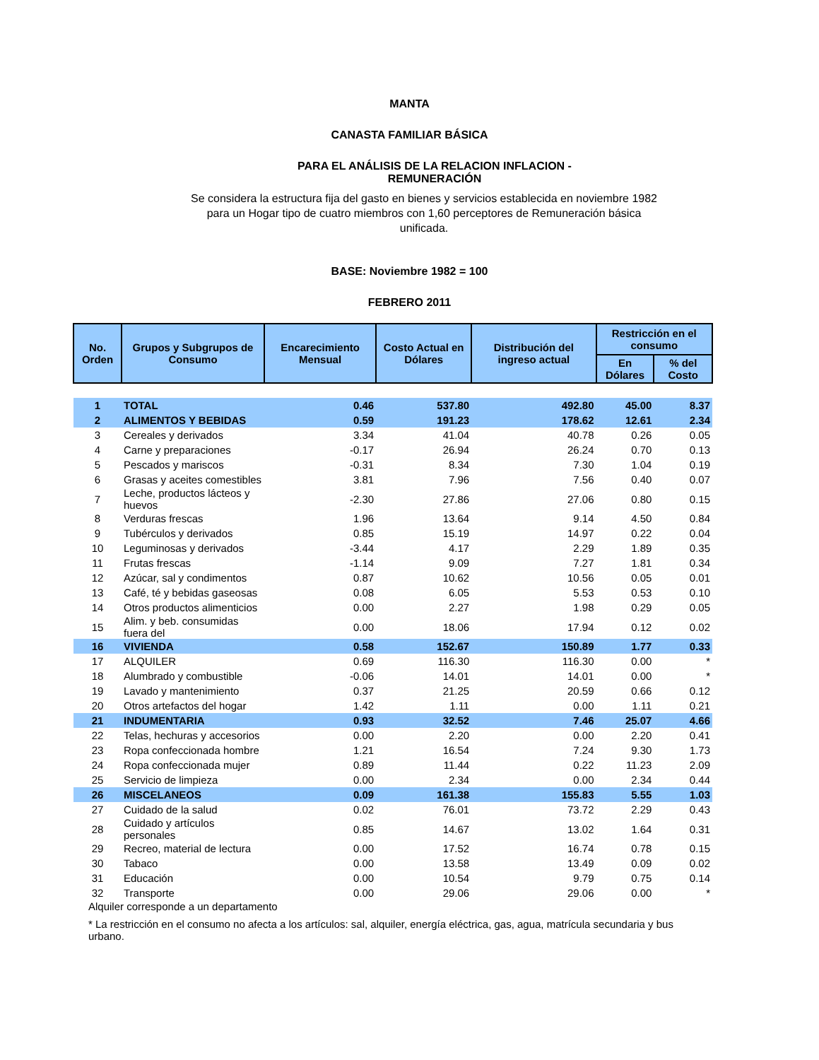MANTA
CANASTA FAMILIAR BÁSICA
PARA EL ANÁLISIS DE LA RELACION INFLACION - REMUNERACIÓN
Se considera la estructura fija del gasto en bienes y servicios establecida en noviembre 1982 para un Hogar tipo de cuatro miembros con 1,60 perceptores de Remuneración básica unificada.
BASE: Noviembre 1982 = 100
FEBRERO 2011
| No. Orden | Grupos y Subgrupos de Consumo | Encarecimiento Mensual | Costo Actual en Dólares | Distribución del ingreso actual | Restricción en el consumo | |
| --- | --- | --- | --- | --- | --- | --- |
| | | | | | En Dólares | % del Costo |
| 1 | TOTAL | 0.46 | 537.80 | 492.80 | 45.00 | 8.37 |
| 2 | ALIMENTOS Y BEBIDAS | 0.59 | 191.23 | 178.62 | 12.61 | 2.34 |
| 3 | Cereales y derivados | 3.34 | 41.04 | 40.78 | 0.26 | 0.05 |
| 4 | Carne y preparaciones | -0.17 | 26.94 | 26.24 | 0.70 | 0.13 |
| 5 | Pescados y mariscos | -0.31 | 8.34 | 7.30 | 1.04 | 0.19 |
| 6 | Grasas y aceites comestibles | 3.81 | 7.96 | 7.56 | 0.40 | 0.07 |
| 7 | Leche, productos lácteos y huevos | -2.30 | 27.86 | 27.06 | 0.80 | 0.15 |
| 8 | Verduras frescas | 1.96 | 13.64 | 9.14 | 4.50 | 0.84 |
| 9 | Tubérculos y derivados | 0.85 | 15.19 | 14.97 | 0.22 | 0.04 |
| 10 | Leguminosas y derivados | -3.44 | 4.17 | 2.29 | 1.89 | 0.35 |
| 11 | Frutas frescas | -1.14 | 9.09 | 7.27 | 1.81 | 0.34 |
| 12 | Azúcar, sal y condimentos | 0.87 | 10.62 | 10.56 | 0.05 | 0.01 |
| 13 | Café, té y bebidas gaseosas | 0.08 | 6.05 | 5.53 | 0.53 | 0.10 |
| 14 | Otros productos alimenticios | 0.00 | 2.27 | 1.98 | 0.29 | 0.05 |
| 15 | Alim. y beb. consumidas fuera del | 0.00 | 18.06 | 17.94 | 0.12 | 0.02 |
| 16 | VIVIENDA | 0.58 | 152.67 | 150.89 | 1.77 | 0.33 |
| 17 | ALQUILER | 0.69 | 116.30 | 116.30 | 0.00 | * |
| 18 | Alumbrado y combustible | -0.06 | 14.01 | 14.01 | 0.00 | * |
| 19 | Lavado y mantenimiento | 0.37 | 21.25 | 20.59 | 0.66 | 0.12 |
| 20 | Otros artefactos del hogar | 1.42 | 1.11 | 0.00 | 1.11 | 0.21 |
| 21 | INDUMENTARIA | 0.93 | 32.52 | 7.46 | 25.07 | 4.66 |
| 22 | Telas, hechuras y accesorios | 0.00 | 2.20 | 0.00 | 2.20 | 0.41 |
| 23 | Ropa confeccionada hombre | 1.21 | 16.54 | 7.24 | 9.30 | 1.73 |
| 24 | Ropa confeccionada mujer | 0.89 | 11.44 | 0.22 | 11.23 | 2.09 |
| 25 | Servicio de limpieza | 0.00 | 2.34 | 0.00 | 2.34 | 0.44 |
| 26 | MISCELANEOS | 0.09 | 161.38 | 155.83 | 5.55 | 1.03 |
| 27 | Cuidado de la salud | 0.02 | 76.01 | 73.72 | 2.29 | 0.43 |
| 28 | Cuidado y artículos personales | 0.85 | 14.67 | 13.02 | 1.64 | 0.31 |
| 29 | Recreo, material de lectura | 0.00 | 17.52 | 16.74 | 0.78 | 0.15 |
| 30 | Tabaco | 0.00 | 13.58 | 13.49 | 0.09 | 0.02 |
| 31 | Educación | 0.00 | 10.54 | 9.79 | 0.75 | 0.14 |
| 32 | Transporte | 0.00 | 29.06 | 29.06 | 0.00 | * |
Alquiler corresponde a un departamento
* La restricción en el consumo no afecta a los artículos: sal, alquiler, energía eléctrica, gas, agua, matrícula secundaria y bus urbano.